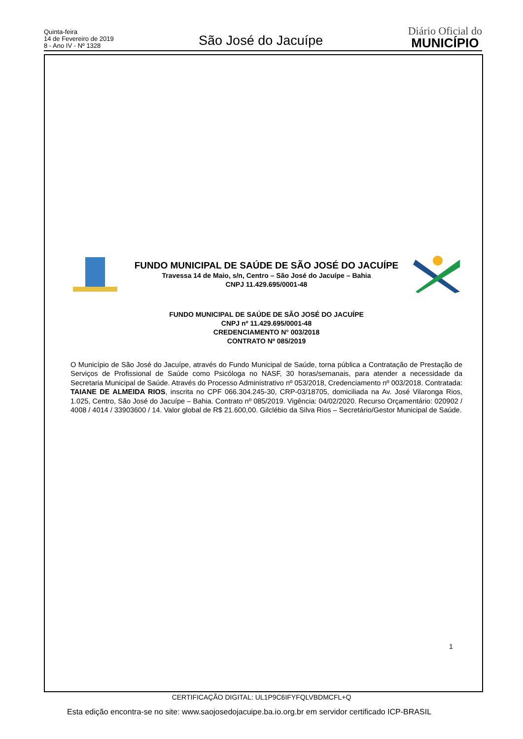Quinta-feira
14 de Fevereiro de 2019
8 - Ano IV - Nº 1328
São José do Jacuípe
Diário Oficial do
MUNICÍPIO
FUNDO MUNICIPAL DE SAÚDE DE SÃO JOSÉ DO JACUÍPE
Travessa 14 de Maio, s/n, Centro – São José do Jacuípe – Bahia
CNPJ 11.429.695/0001-48
FUNDO MUNICIPAL DE SAÚDE DE SÃO JOSÉ DO JACUÍPE
CNPJ nº 11.429.695/0001-48
CREDENCIAMENTO N° 003/2018
CONTRATO Nº 085/2019
O Município de São José do Jacuípe, através do Fundo Municipal de Saúde, torna pública a Contratação de Prestação de Serviços de Profissional de Saúde como Psicóloga no NASF, 30 horas/semanais, para atender a necessidade da Secretaria Municipal de Saúde. Através do Processo Administrativo nº 053/2018, Credenciamento nº 003/2018. Contratada: TAIANE DE ALMEIDA RIOS, inscrita no CPF 066.304.245-30, CRP-03/18705, domiciliada na Av. José Vilaronga Rios, 1.025, Centro, São José do Jacuípe – Bahia. Contrato nº 085/2019. Vigência: 04/02/2020. Recurso Orçamentário: 020902 / 4008 / 4014 / 33903600 / 14. Valor global de R$ 21.600,00. Gilclébio da Silva Rios – Secretário/Gestor Municipal de Saúde.
1
CERTIFICAÇÃO DIGITAL: UL1P9C6IFYFQLVBDMCFL+Q
Esta edição encontra-se no site: www.saojosedojacuipe.ba.io.org.br em servidor certificado ICP-BRASIL